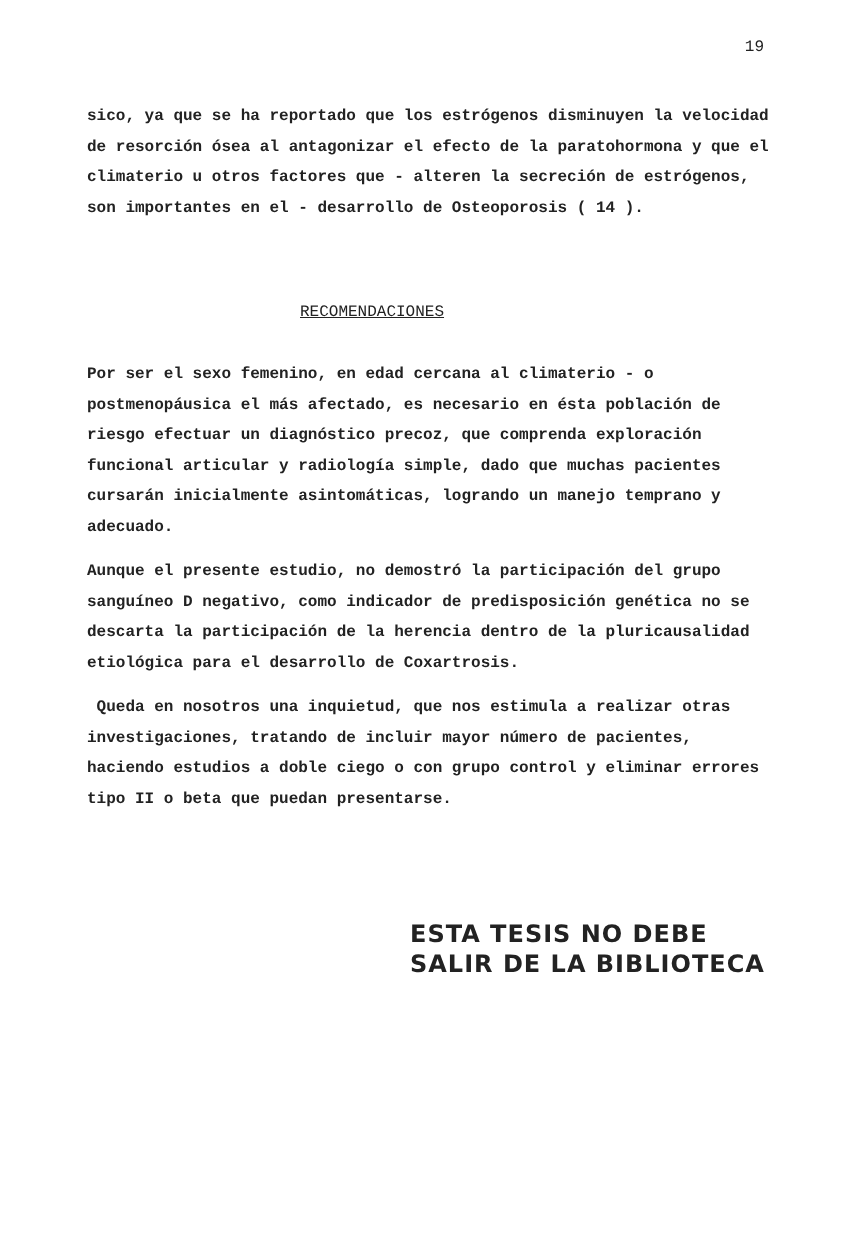19
sico, ya que se ha reportado que los estrógenos disminuyen la velocidad de resorción ósea al antagonizar el efecto de la paratohormona y que el climaterio u otros factores que - alteren la secreción de estrógenos, son importantes en el - desarrollo de Osteoporosis ( 14 ).
RECOMENDACIONES
Por ser el sexo femenino, en edad cercana al climaterio - o postmenopáusica el más afectado, es necesario en ésta población de riesgo efectuar un diagnóstico precoz, que comprenda exploración funcional articular y radiología simple, dado que muchas pacientes cursarán inicialmente asintomáticas, logrando un manejo temprano y adecuado.
Aunque el presente estudio, no demostró la participación del grupo sanguíneo D negativo, como indicador de predisposición genética no se descarta la participación de la herencia dentro de la pluricausalidad etiológica para el desarrollo de Coxartrosis.
Queda en nosotros una inquietud, que nos estimula a realizar otras investigaciones, tratando de incluir mayor número de pacientes, haciendo estudios a doble ciego o con grupo control y eliminar errores tipo II o beta que puedan presentarse.
ESTA TESIS NO DEBE
SALIR DE LA BIBLIOTECA